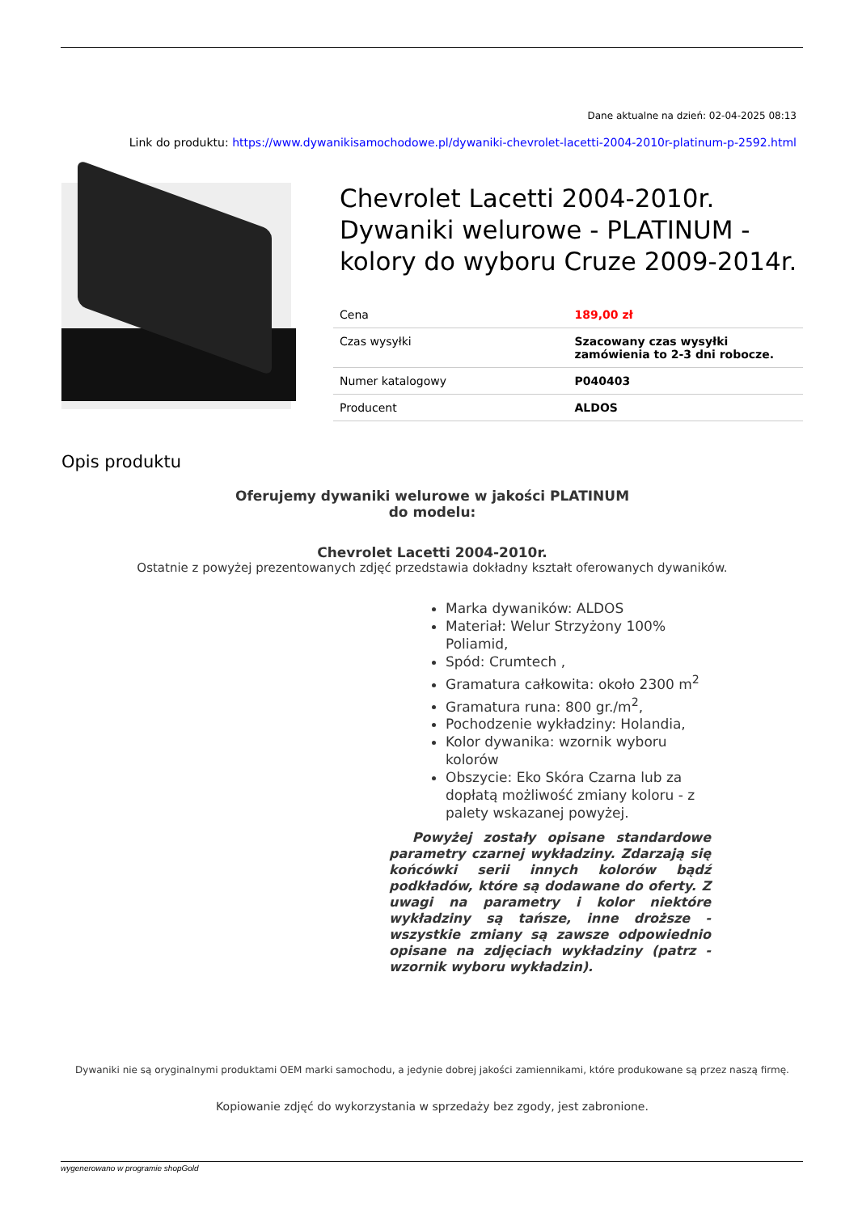Dane aktualne na dzień: 02-04-2025 08:13
Link do produktu: https://www.dywanikisamochodowe.pl/dywaniki-chevrolet-lacetti-2004-2010r-platinum-p-2592.html
Chevrolet Lacetti 2004-2010r. Dywaniki welurowe - PLATINUM - kolory do wyboru Cruze 2009-2014r.
| Cena | 189,00 zł |
| Czas wysyłki | Szacowany czas wysyłki zamówienia to 2-3 dni robocze. |
| Numer katalogowy | P040403 |
| Producent | ALDOS |
Opis produktu
Oferujemy dywaniki welurowe w jakości PLATINUM
do modelu:
Chevrolet Lacetti 2004-2010r.
Ostatnie z powyżej prezentowanych zdjęć przedstawia dokładny kształt oferowanych dywaników.
Marka dywaników: ALDOS
Materiał: Welur Strzyżony 100% Poliamid,
Spód: Crumtech ,
Gramatura całkowita: około 2300 m<sup>2</sup>
Gramatura runa: 800 gr./m<sup>2</sup>,
Pochodzenie wykładziny: Holandia,
Kolor dywanika: wzornik wyboru kolorów
Obszycie: Eko Skóra Czarna lub za dopłatą możliwość zmiany koloru - z palety wskazanej powyżej.
Powyżej zostały opisane standardowe parametry czarnej wykładziny. Zdarzają się końcówki serii innych kolorów bądź podkładów, które są dodawane do oferty. Z uwagi na parametry i kolor niektóre wykładziny są tańsze, inne droższe - wszystkie zmiany są zawsze odpowiednio opisane na zdjęciach wykładziny (patrz - wzornik wyboru wykładzin).
Dywaniki nie są oryginalnymi produktami OEM marki samochodu, a jedynie dobrej jakości zamiennikami, które produkowane są przez naszą firmę.
Kopiowanie zdjęć do wykorzystania w sprzedaży bez zgody, jest zabronione.
wygenerowano w programie shopGold